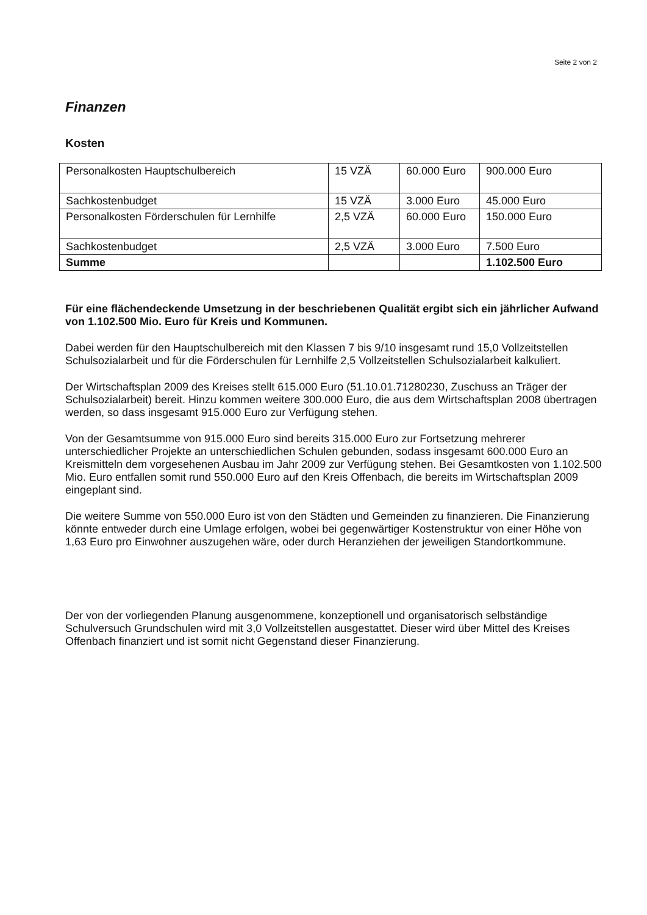Seite 2 von 2
Finanzen
Kosten
| Personalkosten Hauptschulbereich | 15 VZÄ | 60.000 Euro | 900.000 Euro |
| Sachkostenbudget | 15 VZÄ | 3.000 Euro | 45.000 Euro |
| Personalkosten Förderschulen für Lernhilfe | 2,5 VZÄ | 60.000 Euro | 150.000 Euro |
| Sachkostenbudget | 2,5 VZÄ | 3.000 Euro | 7.500 Euro |
| Summe | | | 1.102.500 Euro |
Für eine flächendeckende Umsetzung in der beschriebenen Qualität ergibt sich ein jährlicher Aufwand von 1.102.500 Mio. Euro für Kreis und Kommunen.
Dabei werden für den Hauptschulbereich mit den Klassen 7 bis 9/10 insgesamt rund 15,0 Vollzeitstellen Schulsozialarbeit und für die Förderschulen für Lernhilfe 2,5 Vollzeitstellen Schulsozialarbeit kalkuliert.
Der Wirtschaftsplan 2009 des Kreises stellt 615.000 Euro (51.10.01.71280230, Zuschuss an Träger der Schulsozialarbeit) bereit. Hinzu kommen weitere 300.000 Euro, die aus dem Wirtschaftsplan 2008 übertragen werden, so dass insgesamt 915.000 Euro zur Verfügung stehen.
Von der Gesamtsumme von 915.000 Euro sind bereits 315.000 Euro zur Fortsetzung mehrerer unterschiedlicher Projekte an unterschiedlichen Schulen gebunden, sodass insgesamt 600.000 Euro an Kreismitteln dem vorgesehenen Ausbau im Jahr 2009 zur Verfügung stehen. Bei Gesamtkosten von 1.102.500 Mio. Euro entfallen somit rund 550.000 Euro auf den Kreis Offenbach, die bereits im Wirtschaftsplan 2009 eingeplant sind.
Die weitere Summe von 550.000 Euro ist von den Städten und Gemeinden zu finanzieren. Die Finanzierung könnte entweder durch eine Umlage erfolgen, wobei bei gegenwärtiger Kostenstruktur von einer Höhe von 1,63 Euro pro Einwohner auszugehen wäre, oder durch Heranziehen der jeweiligen Standortkommune.
Der von der vorliegenden Planung ausgenommene, konzeptionell und organisatorisch selbständige Schulversuch Grundschulen wird mit 3,0 Vollzeitstellen ausgestattet. Dieser wird über Mittel des Kreises Offenbach finanziert und ist somit nicht Gegenstand dieser Finanzierung.